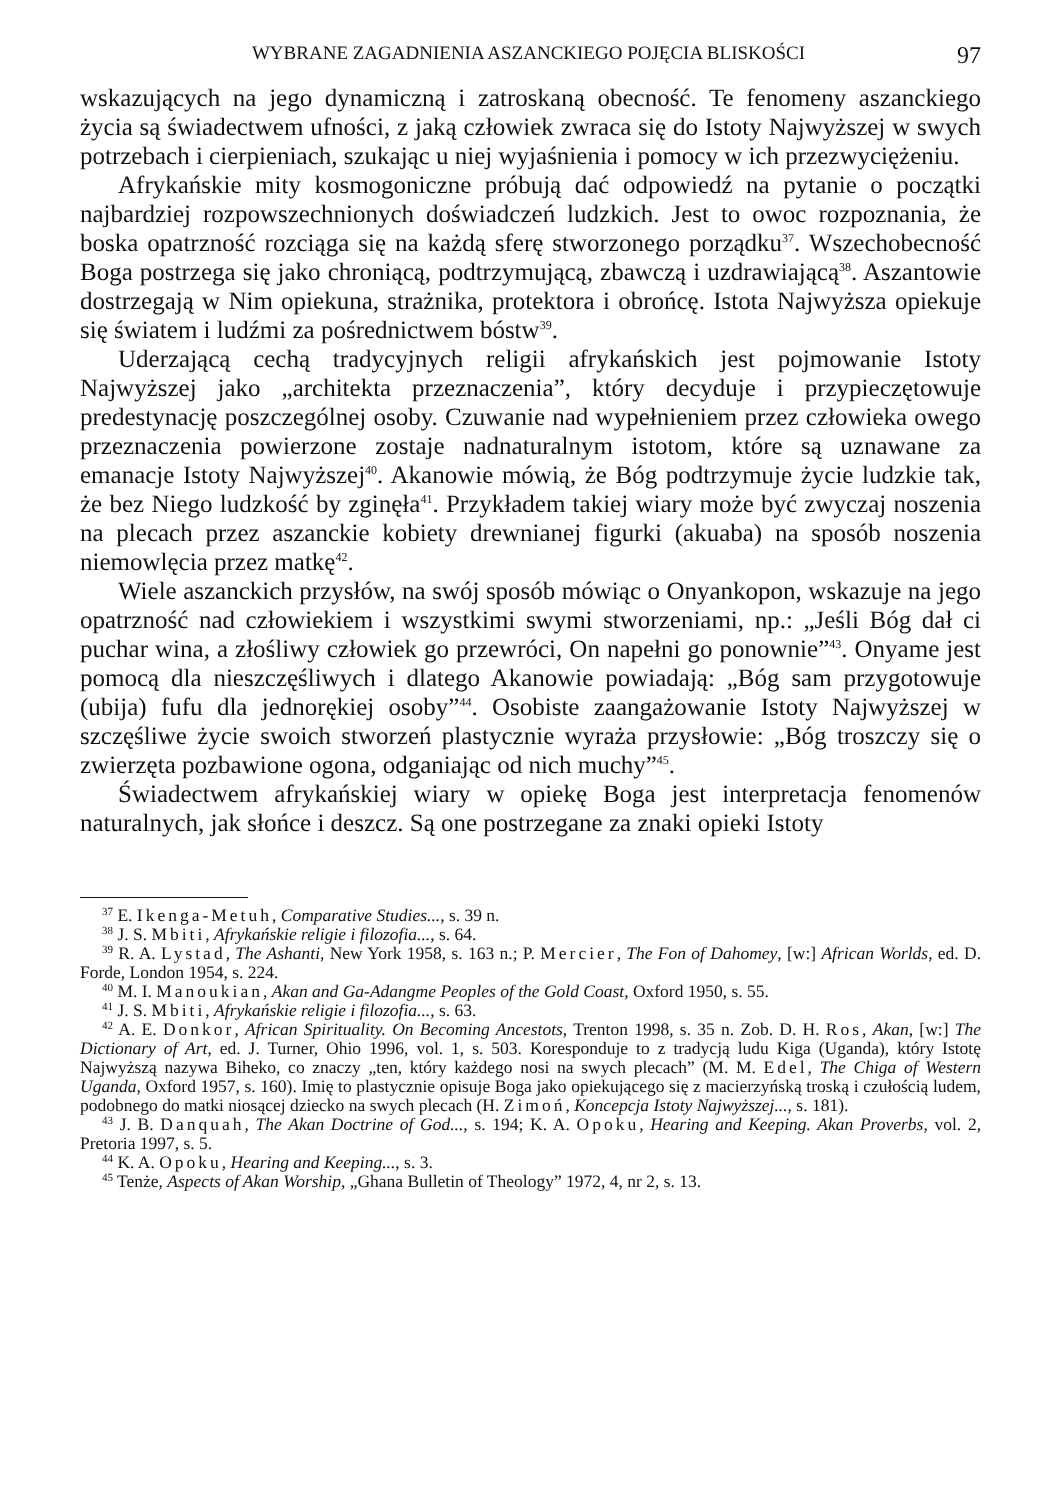WYBRANE ZAGADNIENIA ASZANCKIEGO POJĘCIA BLISKOŚCI 97
wskazujących na jego dynamiczną i zatroskaną obecność. Te fenomeny aszanckie­go życia są świadectwem ufności, z jaką człowiek zwraca się do Istoty Najwyższej w swych potrzebach i cierpieniach, szukając u niej wyjaśnienia i pomocy w ich przezwyciężeniu.
Afrykańskie mity kosmogoniczne próbują dać odpowiedź na pytanie o począt­ki najbardziej rozpowszechnionych doświadczeń ludzkich. Jest to owoc rozpo­znania, że boska opatrzność rozciąga się na każdą sferę stworzonego porządku<sup>37</sup>. Wszechobecność Boga postrzega się jako chroniącą, podtrzymującą, zbawczą i uzdrawiającą<sup>38</sup>. Aszantowie dostrzegają w Nim opiekuna, strażnika, protekto­ra i obrońcę. Istota Najwyższa opiekuje się światem i ludźmi za pośrednictwem bóstw<sup>39</sup>.
Uderzającą cechą tradycyjnych religii afrykańskich jest pojmowanie Istoty Najwyższej jako „architekta przeznaczenia”, który decyduje i przypieczętowuje predestynację poszczególnej osoby. Czuwanie nad wypełnieniem przez człowieka owego przeznaczenia powierzone zostaje nadnaturalnym istotom, które są uzna­wane za emanacje Istoty Najwyższej<sup>40</sup>. Akanowie mówią, że Bóg podtrzymuje ży­cie ludzkie tak, że bez Niego ludzkość by zginęła<sup>41</sup>. Przykładem takiej wiary może być zwyczaj noszenia na plecach przez aszanckie kobiety drewnianej figurki (aku­aba) na sposób noszenia niemowlęcia przez matkę<sup>42</sup>.
Wiele aszanckich przysłów, na swój sposób mówiąc o Onyankopon, wskazuje na jego opatrzność nad człowiekiem i wszystkimi swymi stworzeniami, np.: „Jeśli Bóg dał ci puchar wina, a złośliwy człowiek go przewróci, On napełni go ponow­nie”<sup>43</sup>. Onyame jest pomocą dla nieszczęśliwych i dlatego Akanowie powiadają: „Bóg sam przygotowuje (ubija) fufu dla jednorękiej osoby”<sup>44</sup>. Osobiste zaanga­żowanie Istoty Najwyższej w szczęśliwe życie swoich stworzeń plastycznie wy­raża przysłowie: „Bóg troszczy się o zwierzęta pozbawione ogona, odganiając od nich muchy”<sup>45</sup>.
Świadectwem afrykańskiej wiary w opiekę Boga jest interpretacja fenome­nów naturalnych, jak słońce i deszcz. Są one postrzegane za znaki opieki Istoty
<sup>37</sup> E. Ikenga-Metuh, Comparative Studies..., s. 39 n.
<sup>38</sup> J. S. Mbiti, Afrykańskie religie i filozofia..., s. 64.
<sup>39</sup> R. A. Lystad, The Ashanti, New York 1958, s. 163 n.; P. Mercier, The Fon of Dahomey, [w:] African Worlds, ed. D. Forde, London 1954, s. 224.
<sup>40</sup> M. I. Manoukian, Akan and Ga-Adangme Peoples of the Gold Coast, Oxford 1950, s. 55.
<sup>41</sup> J. S. Mbiti, Afrykańskie religie i filozofia..., s. 63.
<sup>42</sup> A. E. Donkor, African Spirituality. On Becoming Ancestots, Trenton 1998, s. 35 n. Zob. D. H. Ros, Akan, [w:] The Dictionary of Art, ed. J. Turner, Ohio 1996, vol. 1, s. 503. Koresponduje to z tradycją ludu Kiga (Uganda), który Istotę Najwyższą nazywa Biheko, co znaczy „ten, który każ­dego nosi na swych plecach” (M. M. Edel, The Chiga of Western Uganda, Oxford 1957, s. 160). Imię to plastycznie opisuje Boga jako opiekującego się z macierzyńską troską i czułością ludem, po­dobnego do matki niosącej dziecko na swych plecach (H. Zimoń, Koncepcja Istoty Najwyższej..., s. 181).
<sup>43</sup> J. B. Danquah, The Akan Doctrine of God..., s. 194; K. A. Opoku, Hearing and Keeping. Akan Proverbs, vol. 2, Pretoria 1997, s. 5.
<sup>44</sup> K. A. Opoku, Hearing and Keeping..., s. 3.
<sup>45</sup> Tenże, Aspects of Akan Worship, „Ghana Bulletin of Theology” 1972, 4, nr 2, s. 13.